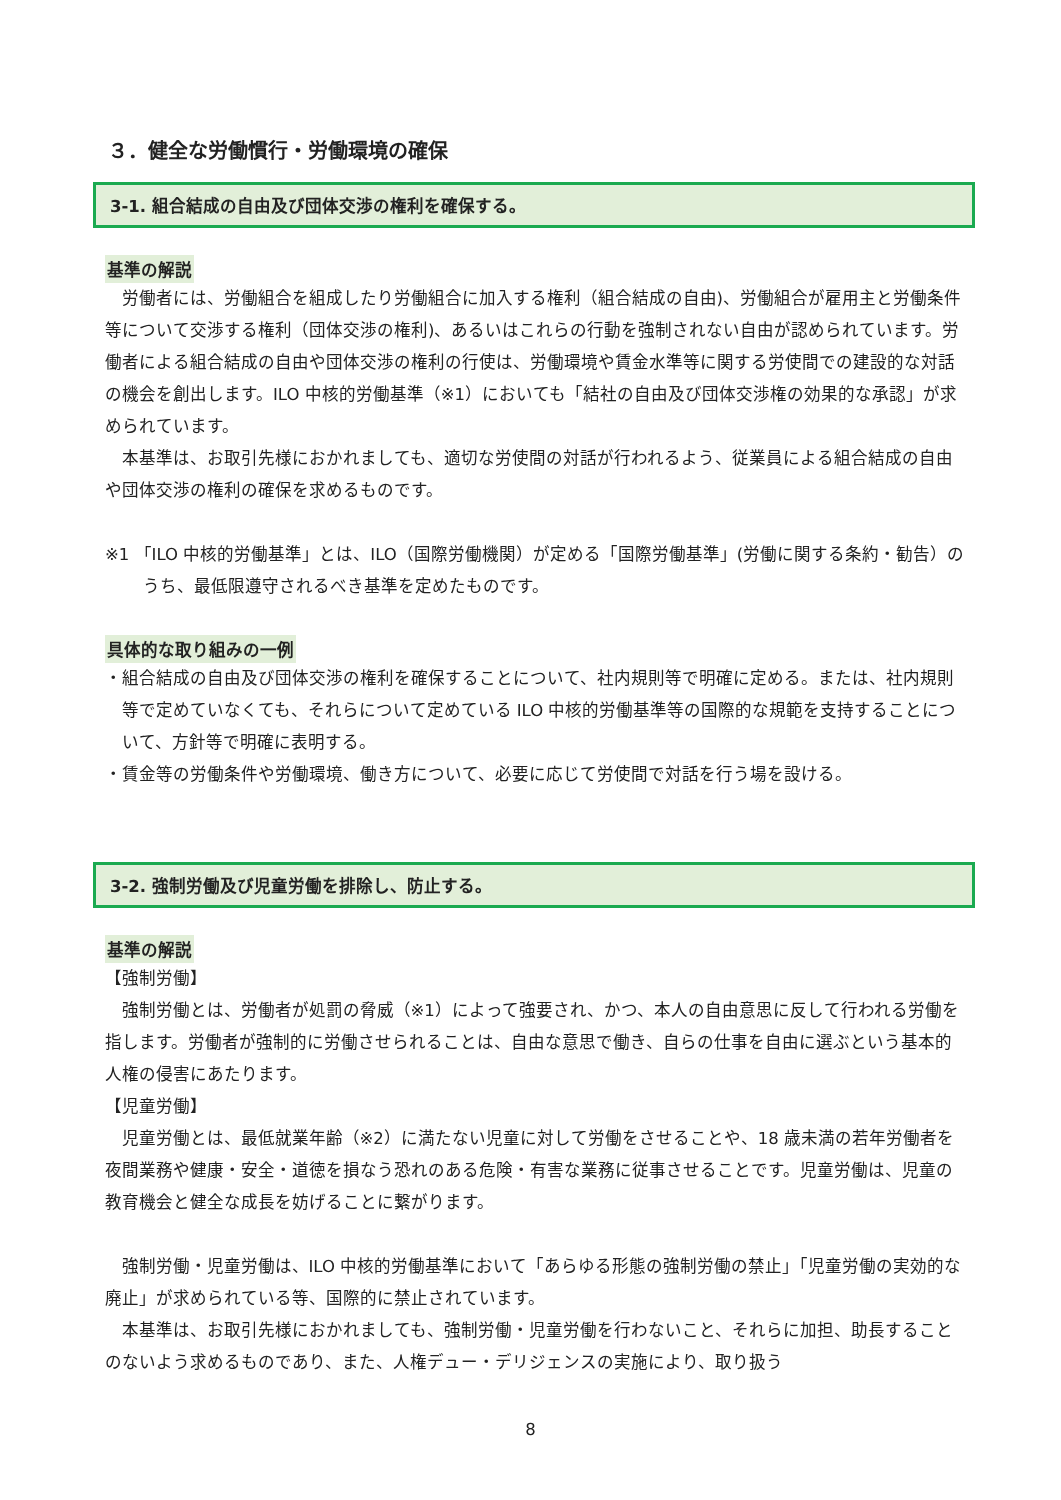３．健全な労働慣行・労働環境の確保
3-1. 組合結成の自由及び団体交渉の権利を確保する。
基準の解説
労働者には、労働組合を組成したり労働組合に加入する権利（組合結成の自由)、労働組合が雇用主と労働条件等について交渉する権利（団体交渉の権利)、あるいはこれらの行動を強制されない自由が認められています。労働者による組合結成の自由や団体交渉の権利の行使は、労働環境や賃金水準等に関する労使間での建設的な対話の機会を創出します。ILO 中核的労働基準（※1）においても「結社の自由及び団体交渉権の効果的な承認」が求められています。
本基準は、お取引先様におかれましても、適切な労使間の対話が行われるよう、従業員による組合結成の自由や団体交渉の権利の確保を求めるものです。
※1 「ILO 中核的労働基準」とは、ILO（国際労働機関）が定める「国際労働基準」(労働に関する条約・勧告）のうち、最低限遵守されるべき基準を定めたものです。
具体的な取り組みの一例
・組合結成の自由及び団体交渉の権利を確保することについて、社内規則等で明確に定める。または、社内規則等で定めていなくても、それらについて定めている ILO 中核的労働基準等の国際的な規範を支持することについて、方針等で明確に表明する。
・賃金等の労働条件や労働環境、働き方について、必要に応じて労使間で対話を行う場を設ける。
3-2. 強制労働及び児童労働を排除し、防止する。
基準の解説
【強制労働】
強制労働とは、労働者が処罰の脅威（※1）によって強要され、かつ、本人の自由意思に反して行われる労働を指します。労働者が強制的に労働させられることは、自由な意思で働き、自らの仕事を自由に選ぶという基本的人権の侵害にあたります。
【児童労働】
児童労働とは、最低就業年齢（※2）に満たない児童に対して労働をさせることや、18 歳未満の若年労働者を夜間業務や健康・安全・道徳を損なう恐れのある危険・有害な業務に従事させることです。児童労働は、児童の教育機会と健全な成長を妨げることに繋がります。
強制労働・児童労働は、ILO 中核的労働基準において「あらゆる形態の強制労働の禁止」「児童労働の実効的な廃止」が求められている等、国際的に禁止されています。
本基準は、お取引先様におかれましても、強制労働・児童労働を行わないこと、それらに加担、助長することのないよう求めるものであり、また、人権デュー・デリジェンスの実施により、取り扱う
8